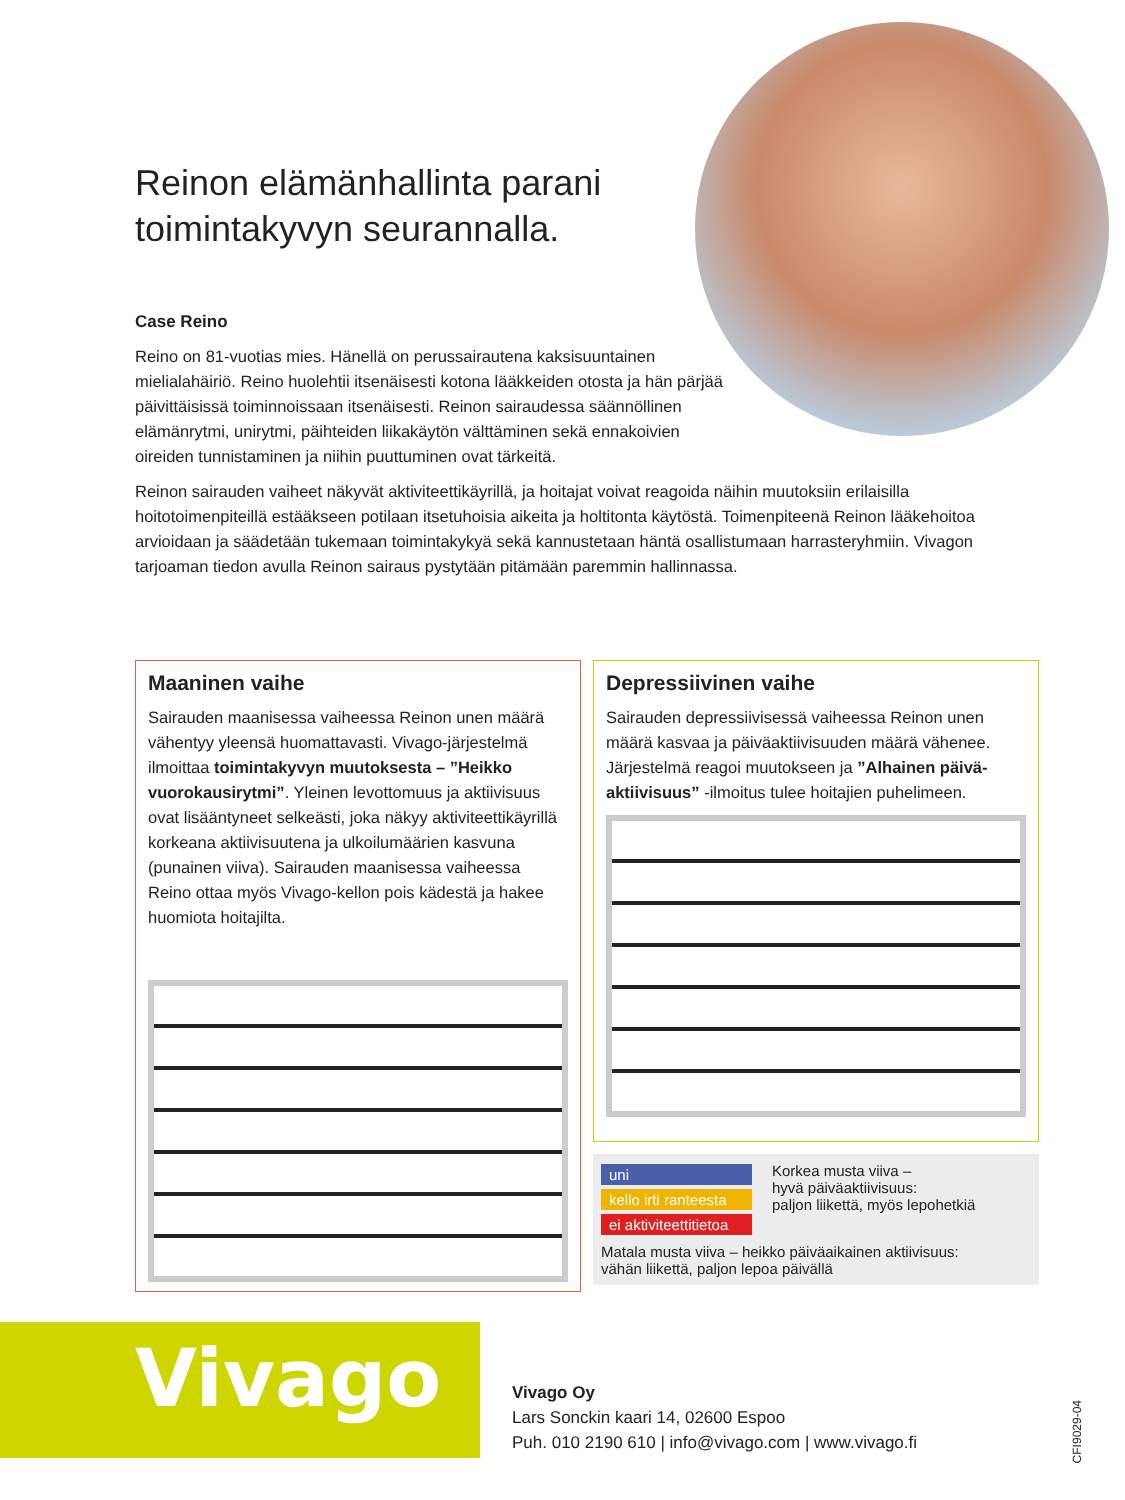Reinon elämänhallinta parani toimintakyvyn seurannalla.
Case Reino
Reino on 81-vuotias mies. Hänellä on perussairautena kaksisuuntainen mielialahäiriö. Reino huolehtii itsenäisesti kotona lääkkeiden otosta ja hän pärjää päivittäisissä toiminnoissaan itsenäisesti. Reinon sairaudessa säännöllinen elämänrytmi, unirytmi, päihteiden liikakäytön välttäminen sekä ennakoivien oireiden tunnistaminen ja niihin puuttuminen ovat tärkeitä.
Reinon sairauden vaiheet näkyvät aktiviteettikäyrillä, ja hoitajat voivat reagoida näihin muutoksiin erilaisilla hoitotoimenpiteillä estääkseen potilaan itsetuhoisia aikeita ja holtitonta käytöstä. Toimenpiteenä Reinon lääkehoitoa arvioidaan ja säädetään tukemaan toimintakykyä sekä kannustetaan häntä osallistumaan harrasteryhmiin. Vivagon tarjoaman tiedon avulla Reinon sairaus pystytään pitämään paremmin hallinnassa.
Maaninen vaihe
Sairauden maanisessa vaiheessa Reinon unen määrä vähentyy yleensä huomattavasti. Vivago-järjestelmä ilmoittaa toimintakyvyn muutoksesta – ”Heikko vuorokausirytmi”. Yleinen levottomuus ja aktiivisuus ovat lisääntyneet selkeästi, joka näkyy aktiviteettikäyrillä korkeana aktiivisuutena ja ulkoilumäärien kasvuna (punainen viiva). Sairauden maanisessa vaiheessa Reino ottaa myös Vivago-kellon pois kädestä ja hakee huomiota hoitajilta.
Depressiivinen vaihe
Sairauden depressiivisessä vaiheessa Reinon unen määrä kasvaa ja päiväaktiivisuuden määrä vähenee. Järjestelmä reagoi muutokseen ja ”Alhainen päivä-aktiivisuus” -ilmoitus tulee hoitajien puhelimeen.
uni
kello irti ranteesta
ei aktiviteettitietoa
Korkea musta viiva –
hyvä päiväaktiivisuus:
paljon liikettä, myös lepohetkiä
Matala musta viiva – heikko päiväaikainen aktiivisuus:
vähän liikettä, paljon lepoa päivällä
Vivago
Vivago Oy
Lars Sonckin kaari 14, 02600 Espoo
Puh. 010 2190 610 | info@vivago.com | www.vivago.fi
CFI9029-04